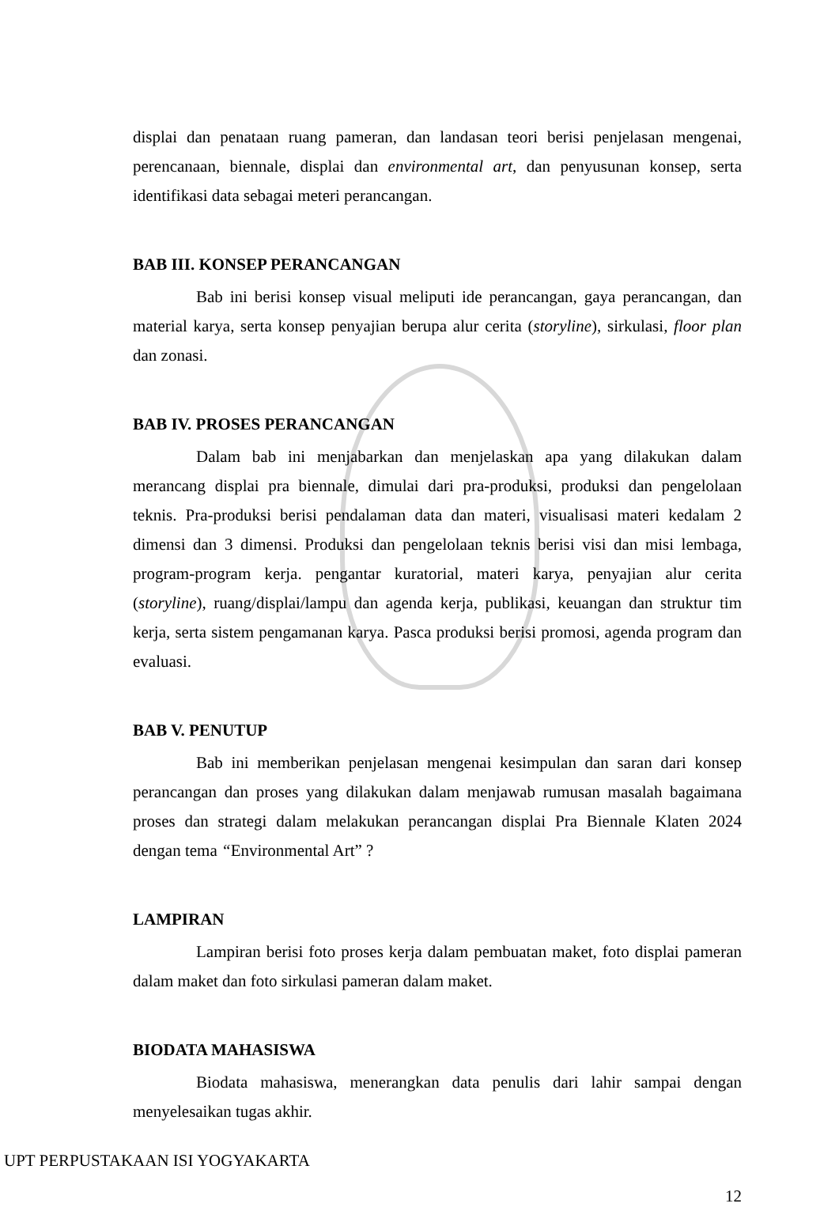displai dan penataan ruang pameran, dan landasan teori berisi penjelasan mengenai, perencanaan, biennale, displai dan environmental art, dan penyusunan konsep, serta identifikasi data sebagai meteri perancangan.
BAB III. KONSEP PERANCANGAN
Bab ini berisi konsep visual meliputi ide perancangan, gaya perancangan, dan material karya, serta konsep penyajian berupa alur cerita (storyline), sirkulasi, floor plan dan zonasi.
BAB IV. PROSES PERANCANGAN
Dalam bab ini menjabarkan dan menjelaskan apa yang dilakukan dalam merancang displai pra biennale, dimulai dari pra-produksi, produksi dan pengelolaan teknis. Pra-produksi berisi pendalaman data dan materi, visualisasi materi kedalam 2 dimensi dan 3 dimensi. Produksi dan pengelolaan teknis berisi visi dan misi lembaga, program-program kerja. pengantar kuratorial, materi karya, penyajian alur cerita (storyline), ruang/displai/lampu dan agenda kerja, publikasi, keuangan dan struktur tim kerja, serta sistem pengamanan karya. Pasca produksi berisi promosi, agenda program dan evaluasi.
BAB V. PENUTUP
Bab ini memberikan penjelasan mengenai kesimpulan dan saran dari konsep perancangan dan proses yang dilakukan dalam menjawab rumusan masalah bagaimana proses dan strategi dalam melakukan perancangan displai Pra Biennale Klaten 2024 dengan tema “Environmental Art” ?
LAMPIRAN
Lampiran berisi foto proses kerja dalam pembuatan maket, foto displai pameran dalam maket dan foto sirkulasi pameran dalam maket.
BIODATA MAHASISWA
Biodata mahasiswa, menerangkan data penulis dari lahir sampai dengan menyelesaikan tugas akhir.
12
UPT PERPUSTAKAAN ISI YOGYAKARTA